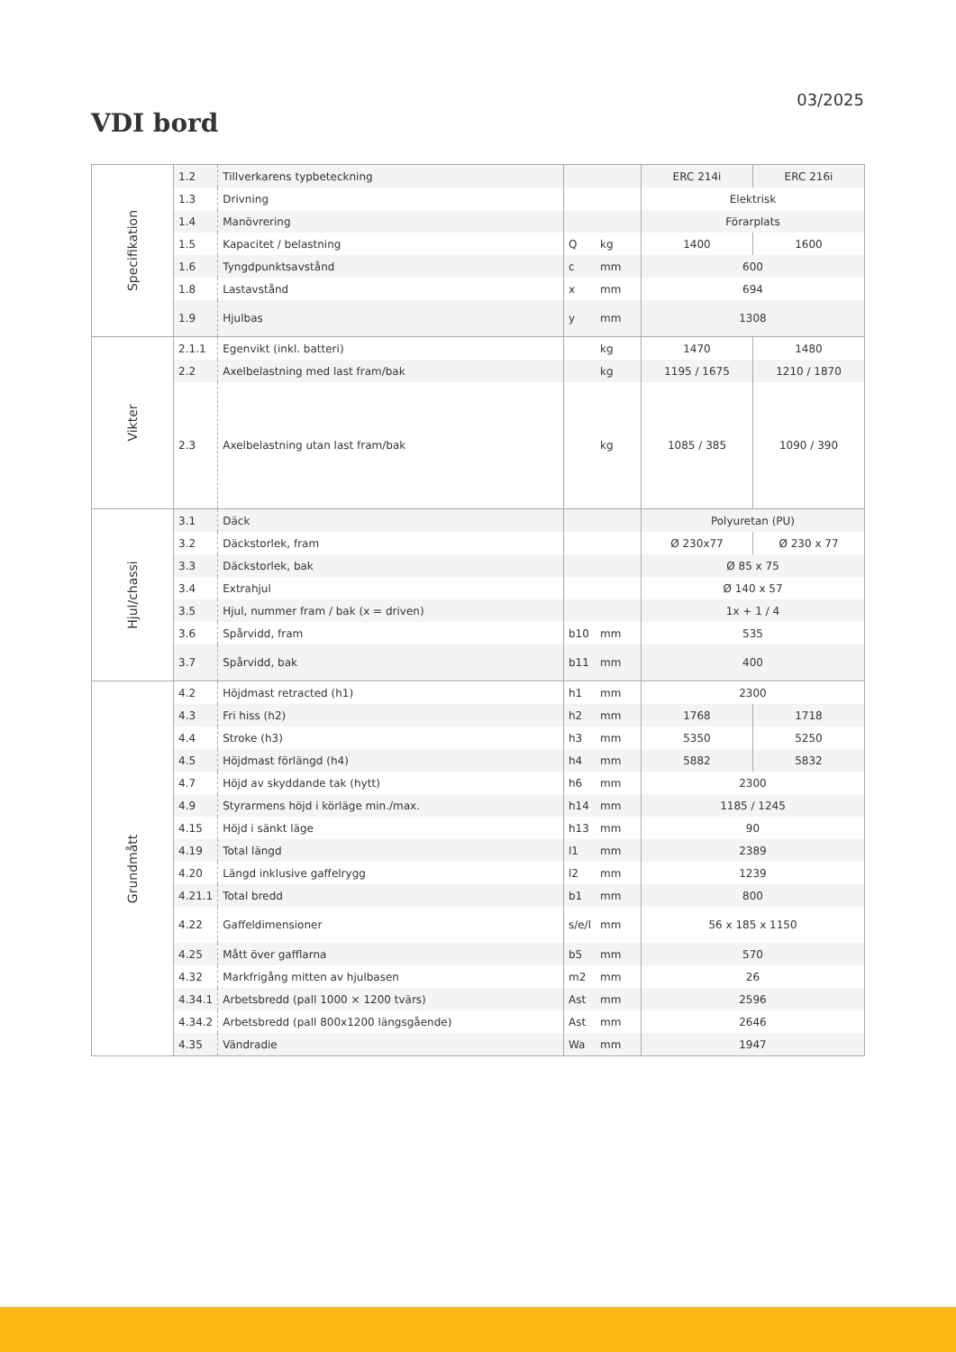03/2025
VDI bord
| Specifikation | 1.2 | Tillverkarens typbeteckning | | | ERC 214i | ERC 216i |
| | 1.3 | Drivning | | | Elektrisk | |
| | 1.4 | Manövrering | | | Förarplats | |
| | 1.5 | Kapacitet / belastning | Q | kg | 1400 | 1600 |
| | 1.6 | Tyngdpunktsavstånd | c | mm | 600 | |
| | 1.8 | Lastavstånd | x | mm | 694 | |
| | 1.9 | Hjulbas | y | mm | 1308 | |
| Vikter | 2.1.1 | Egenvikt (inkl. batteri) | | kg | 1470 | 1480 |
| | 2.2 | Axelbelastning med last fram/bak | | kg | 1195 / 1675 | 1210 / 1870 |
| | 2.3 | Axelbelastning utan last fram/bak | | kg | 1085 / 385 | 1090 / 390 |
| Hjul/chassi | 3.1 | Däck | | | Polyuretan (PU) | |
| | 3.2 | Däckstorlek, fram | | | Ø 230x77 | Ø 230 x 77 |
| | 3.3 | Däckstorlek, bak | | | Ø 85 x 75 | |
| | 3.4 | Extrahjul | | | Ø 140 x 57 | |
| | 3.5 | Hjul, nummer fram / bak (x = driven) | | | 1x + 1 / 4 | |
| | 3.6 | Spårvidd, fram | b10 | mm | 535 | |
| | 3.7 | Spårvidd, bak | b11 | mm | 400 | |
| Grundmått | 4.2 | Höjdmast retracted (h1) | h1 | mm | 2300 | |
| | 4.3 | Fri hiss (h2) | h2 | mm | 1768 | 1718 |
| | 4.4 | Stroke (h3) | h3 | mm | 5350 | 5250 |
| | 4.5 | Höjdmast förlängd (h4) | h4 | mm | 5882 | 5832 |
| | 4.7 | Höjd av skyddande tak (hytt) | h6 | mm | 2300 | |
| | 4.9 | Styrarmens höjd i körläge min./max. | h14 | mm | 1185 / 1245 | |
| | 4.15 | Höjd i sänkt läge | h13 | mm | 90 | |
| | 4.19 | Total längd | l1 | mm | 2389 | |
| | 4.20 | Längd inklusive gaffelrygg | l2 | mm | 1239 | |
| | 4.21.1 | Total bredd | b1 | mm | 800 | |
| | 4.22 | Gaffeldimensioner | s/e/l | mm | 56 x 185 x 1150 | |
| | 4.25 | Mått över gafflarna | b5 | mm | 570 | |
| | 4.32 | Markfrigång mitten av hjulbasen | m2 | mm | 26 | |
| | 4.34.1 | Arbetsbredd (pall 1000 × 1200 tvärs) | Ast | mm | 2596 | |
| | 4.34.2 | Arbetsbredd (pall 800x1200 längsgående) | Ast | mm | 2646 | |
| | 4.35 | Vändradie | Wa | mm | 1947 | |